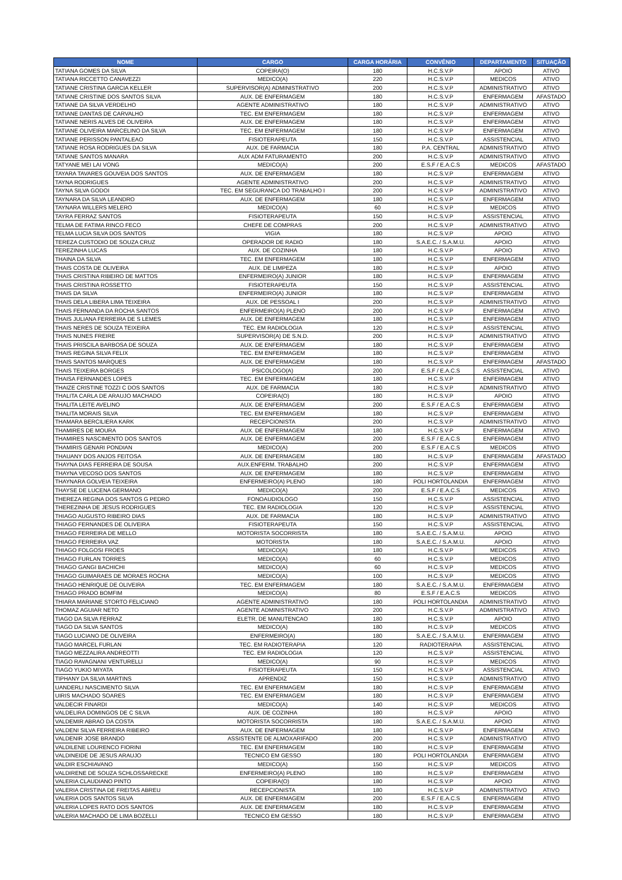| NOME | CARGO | CARGA HORÁRIA | CONVÊNIO | DEPARTAMENTO | SITUAÇÃO |
| --- | --- | --- | --- | --- | --- |
| TATIANA GOMES DA SILVA | COPEIRA(O) | 180 | H.C.S.V.P | APOIO | ATIVO |
| TATIANA RICCETTO CANAVEZZI | MEDICO(A) | 220 | H.C.S.V.P | MEDICOS | ATIVO |
| TATIANE CRISTINA GARCIA KELLER | SUPERVISOR(A) ADMINISTRATIVO | 200 | H.C.S.V.P | ADMINISTRATIVO | ATIVO |
| TATIANE CRISTINE DOS SANTOS SILVA | AUX. DE ENFERMAGEM | 180 | H.C.S.V.P | ENFERMAGEM | AFASTADO |
| TATIANE DA SILVA VERDELHO | AGENTE ADMINISTRATIVO | 180 | H.C.S.V.P | ADMINISTRATIVO | ATIVO |
| TATIANE DANTAS DE CARVALHO | TEC. EM ENFERMAGEM | 180 | H.C.S.V.P | ENFERMAGEM | ATIVO |
| TATIANE NERIS ALVES DE OLIVEIRA | AUX. DE ENFERMAGEM | 180 | H.C.S.V.P | ENFERMAGEM | ATIVO |
| TATIANE OLIVEIRA MARCELINO DA SILVA | TEC. EM ENFERMAGEM | 180 | H.C.S.V.P | ENFERMAGEM | ATIVO |
| TATIANE PERISSON PANTALEAO | FISIOTERAPEUTA | 150 | H.C.S.V.P | ASSISTENCIAL | ATIVO |
| TATIANE ROSA RODRIGUES DA SILVA | AUX. DE FARMACIA | 180 | P.A. CENTRAL | ADMINISTRATIVO | ATIVO |
| TATIANE SANTOS MANARA | AUX ADM FATURAMENTO | 200 | H.C.S.V.P | ADMINISTRATIVO | ATIVO |
| TATYANE MEI LAI VONG | MEDICO(A) | 200 | E.S.F / E.A.C.S | MEDICOS | AFASTADO |
| TAYARA TAVARES GOUVEIA DOS SANTOS | AUX. DE ENFERMAGEM | 180 | H.C.S.V.P | ENFERMAGEM | ATIVO |
| TAYNA RODRIGUES | AGENTE ADMINISTRATIVO | 200 | H.C.S.V.P | ADMINISTRATIVO | ATIVO |
| TAYNA SILVA GODOI | TEC. EM SEGURANCA DO TRABALHO I | 200 | H.C.S.V.P | ADMINISTRATIVO | ATIVO |
| TAYNARA DA SILVA LEANDRO | AUX. DE ENFERMAGEM | 180 | H.C.S.V.P | ENFERMAGEM | ATIVO |
| TAYNARA WILLERS MELERO | MEDICO(A) | 60 | H.C.S.V.P | MEDICOS | ATIVO |
| TAYRA FERRAZ SANTOS | FISIOTERAPEUTA | 150 | H.C.S.V.P | ASSISTENCIAL | ATIVO |
| TELMA DE FATIMA RINCO FECO | CHEFE DE COMPRAS | 200 | H.C.S.V.P | ADMINISTRATIVO | ATIVO |
| TELMA LUCIA SILVA DOS SANTOS | VIGIA | 180 | H.C.S.V.P | APOIO | ATIVO |
| TEREZA CUSTODIO DE SOUZA CRUZ | OPERADOR DE RADIO | 180 | S.A.E.C. / S.A.M.U. | APOIO | ATIVO |
| TEREZINHA LUCAS | AUX. DE COZINHA | 180 | H.C.S.V.P | APOIO | ATIVO |
| THAINA DA SILVA | TEC. EM ENFERMAGEM | 180 | H.C.S.V.P | ENFERMAGEM | ATIVO |
| THAIS COSTA DE OLIVEIRA | AUX. DE LIMPEZA | 180 | H.C.S.V.P | APOIO | ATIVO |
| THAIS CRISTINA RIBEIRO DE MATTOS | ENFERMEIRO(A) JUNIOR | 180 | H.C.S.V.P | ENFERMAGEM | ATIVO |
| THAIS CRISTINA ROSSETTO | FISIOTERAPEUTA | 150 | H.C.S.V.P | ASSISTENCIAL | ATIVO |
| THAIS DA SILVA | ENFERMEIRO(A) JUNIOR | 180 | H.C.S.V.P | ENFERMAGEM | ATIVO |
| THAIS DELA LIBERA LIMA TEIXEIRA | AUX. DE PESSOAL I | 200 | H.C.S.V.P | ADMINISTRATIVO | ATIVO |
| THAIS FERNANDA DA ROCHA SANTOS | ENFERMEIRO(A) PLENO | 200 | H.C.S.V.P | ENFERMAGEM | ATIVO |
| THAIS JULIANA FERREIRA DE S LEMES | AUX. DE ENFERMAGEM | 180 | H.C.S.V.P | ENFERMAGEM | ATIVO |
| THAIS NERES DE SOUZA TEIXEIRA | TEC. EM RADIOLOGIA | 120 | H.C.S.V.P | ASSISTENCIAL | ATIVO |
| THAIS NUNES FREIRE | SUPERVISOR(A) DE S.N.D. | 200 | H.C.S.V.P | ADMINISTRATIVO | ATIVO |
| THAIS PRISCILA BARBOSA DE SOUZA | AUX. DE ENFERMAGEM | 180 | H.C.S.V.P | ENFERMAGEM | ATIVO |
| THAIS REGINA SILVA FELIX | TEC. EM ENFERMAGEM | 180 | H.C.S.V.P | ENFERMAGEM | ATIVO |
| THAIS SANTOS MARQUES | AUX. DE ENFERMAGEM | 180 | H.C.S.V.P | ENFERMAGEM | AFASTADO |
| THAIS TEIXEIRA BORGES | PSICOLOGO(A) | 200 | E.S.F / E.A.C.S | ASSISTENCIAL | ATIVO |
| THAISA FERNANDES LOPES | TEC. EM ENFERMAGEM | 180 | H.C.S.V.P | ENFERMAGEM | ATIVO |
| THAIZE CRISTINE TOZZI C DOS SANTOS | AUX. DE FARMACIA | 180 | H.C.S.V.P | ADMINISTRATIVO | ATIVO |
| THALITA CARLA DE ARAUJO MACHADO | COPEIRA(O) | 180 | H.C.S.V.P | APOIO | ATIVO |
| THALITA LEITE AVELINO | AUX. DE ENFERMAGEM | 200 | E.S.F / E.A.C.S | ENFERMAGEM | ATIVO |
| THALITA MORAIS SILVA | TEC. EM ENFERMAGEM | 180 | H.C.S.V.P | ENFERMAGEM | ATIVO |
| THAMARA BERCILIERA KARK | RECEPCIONISTA | 200 | H.C.S.V.P | ADMINISTRATIVO | ATIVO |
| THAMIRES DE MOURA | AUX. DE ENFERMAGEM | 180 | H.C.S.V.P | ENFERMAGEM | ATIVO |
| THAMIRES NASCIMENTO DOS SANTOS | AUX. DE ENFERMAGEM | 200 | E.S.F / E.A.C.S | ENFERMAGEM | ATIVO |
| THAMIRIS GENARI PONDIAN | MEDICO(A) | 200 | E.S.F / E.A.C.S | MEDICOS | ATIVO |
| THAUANY DOS ANJOS FEITOSA | AUX. DE ENFERMAGEM | 180 | H.C.S.V.P | ENFERMAGEM | AFASTADO |
| THAYNA DIAS FERREIRA DE SOUSA | AUX.ENFERM. TRABALHO | 200 | H.C.S.V.P | ENFERMAGEM | ATIVO |
| THAYNA VECOSO DOS SANTOS | AUX. DE ENFERMAGEM | 180 | H.C.S.V.P | ENFERMAGEM | ATIVO |
| THAYNARA GOLVEIA TEIXEIRA | ENFERMEIRO(A) PLENO | 180 | POLI HORTOLANDIA | ENFERMAGEM | ATIVO |
| THAYSE DE LUCENA GERMANO | MEDICO(A) | 200 | E.S.F / E.A.C.S | MEDICOS | ATIVO |
| THEREZA REGINA DOS SANTOS G PEDRO | FONOAUDIOLOGO | 150 | H.C.S.V.P | ASSISTENCIAL | ATIVO |
| THEREZINHA DE JESUS RODRIGUES | TEC. EM RADIOLOGIA | 120 | H.C.S.V.P | ASSISTENCIAL | ATIVO |
| THIAGO AUGUSTO RIBEIRO DIAS | AUX. DE FARMACIA | 180 | H.C.S.V.P | ADMINISTRATIVO | ATIVO |
| THIAGO FERNANDES DE OLIVEIRA | FISIOTERAPEUTA | 150 | H.C.S.V.P | ASSISTENCIAL | ATIVO |
| THIAGO FERREIRA DE MELLO | MOTORISTA SOCORRISTA | 180 | S.A.E.C. / S.A.M.U. | APOIO | ATIVO |
| THIAGO FERREIRA VAZ | MOTORISTA | 180 | S.A.E.C. / S.A.M.U. | APOIO | ATIVO |
| THIAGO FOLGOSI FROES | MEDICO(A) | 180 | H.C.S.V.P | MEDICOS | ATIVO |
| THIAGO FURLAN TORRES | MEDICO(A) | 60 | H.C.S.V.P | MEDICOS | ATIVO |
| THIAGO GANGI BACHICHI | MEDICO(A) | 60 | H.C.S.V.P | MEDICOS | ATIVO |
| THIAGO GUIMARAES DE MORAES ROCHA | MEDICO(A) | 100 | H.C.S.V.P | MEDICOS | ATIVO |
| THIAGO HENRIQUE DE OLIVEIRA | TEC. EM ENFERMAGEM | 180 | S.A.E.C. / S.A.M.U. | ENFERMAGEM | ATIVO |
| THIAGO PRADO BOMFIM | MEDICO(A) | 80 | E.S.F / E.A.C.S | MEDICOS | ATIVO |
| THIARA MARIANE STORTO FELICIANO | AGENTE ADMINISTRATIVO | 180 | POLI HORTOLANDIA | ADMINISTRATIVO | ATIVO |
| THOMAZ AGUIAR NETO | AGENTE ADMINISTRATIVO | 200 | H.C.S.V.P | ADMINISTRATIVO | ATIVO |
| TIAGO DA SILVA FERRAZ | ELETR. DE MANUTENCAO | 180 | H.C.S.V.P | APOIO | ATIVO |
| TIAGO DA SILVA SANTOS | MEDICO(A) | 180 | H.C.S.V.P | MEDICOS | ATIVO |
| TIAGO LUCIANO DE OLIVEIRA | ENFERMEIRO(A) | 180 | S.A.E.C. / S.A.M.U. | ENFERMAGEM | ATIVO |
| TIAGO MARCEL FURLAN | TEC. EM RADIOTERAPIA | 120 | RADIOTERAPIA | ASSISTENCIAL | ATIVO |
| TIAGO MEZZALIRA ANDREOTTI | TEC. EM RADIOLOGIA | 120 | H.C.S.V.P | ASSISTENCIAL | ATIVO |
| TIAGO RAVAGNANI VENTURELLI | MEDICO(A) | 90 | H.C.S.V.P | MEDICOS | ATIVO |
| TIAGO YUKIO MIYATA | FISIOTERAPEUTA | 150 | H.C.S.V.P | ASSISTENCIAL | ATIVO |
| TIPHANY DA SILVA MARTINS | APRENDIZ | 150 | H.C.S.V.P | ADMINISTRATIVO | ATIVO |
| UANDERLI NASCIMENTO SILVA | TEC. EM ENFERMAGEM | 180 | H.C.S.V.P | ENFERMAGEM | ATIVO |
| UIRIS MACHADO SOARES | TEC. EM ENFERMAGEM | 180 | H.C.S.V.P | ENFERMAGEM | ATIVO |
| VALDECIR FINARDI | MEDICO(A) | 140 | H.C.S.V.P | MEDICOS | ATIVO |
| VALDELIRA DOMINGOS DE C SILVA | AUX. DE COZINHA | 180 | H.C.S.V.P | APOIO | ATIVO |
| VALDEMIR ABRAO DA COSTA | MOTORISTA SOCORRISTA | 180 | S.A.E.C. / S.A.M.U. | APOIO | ATIVO |
| VALDENI SILVA FERREIRA RIBEIRO | AUX. DE ENFERMAGEM | 180 | H.C.S.V.P | ENFERMAGEM | ATIVO |
| VALDENIR JOSE BRANDO | ASSISTENTE DE ALMOXARIFADO | 200 | H.C.S.V.P | ADMINISTRATIVO | ATIVO |
| VALDILENE LOURENCO FIORINI | TEC. EM ENFERMAGEM | 180 | H.C.S.V.P | ENFERMAGEM | ATIVO |
| VALDINEIDE DE JESUS ARAUJO | TECNICO EM GESSO | 180 | POLI HORTOLANDIA | ENFERMAGEM | ATIVO |
| VALDIR ESCHIAVANO | MEDICO(A) | 150 | H.C.S.V.P | MEDICOS | ATIVO |
| VALDIRENE DE SOUZA SCHLOSSARECKE | ENFERMEIRO(A) PLENO | 180 | H.C.S.V.P | ENFERMAGEM | ATIVO |
| VALERIA CLAUDIANO PINTO | COPEIRA(O) | 180 | H.C.S.V.P | APOIO | ATIVO |
| VALERIA CRISTINA DE FREITAS ABREU | RECEPCIONISTA | 180 | H.C.S.V.P | ADMINISTRATIVO | ATIVO |
| VALERIA DOS SANTOS SILVA | AUX. DE ENFERMAGEM | 200 | E.S.F / E.A.C.S | ENFERMAGEM | ATIVO |
| VALERIA LOPES RATO DOS SANTOS | AUX. DE ENFERMAGEM | 180 | H.C.S.V.P | ENFERMAGEM | ATIVO |
| VALERIA MACHADO DE LIMA BOZELLI | TECNICO EM GESSO | 180 | H.C.S.V.P | ENFERMAGEM | ATIVO |